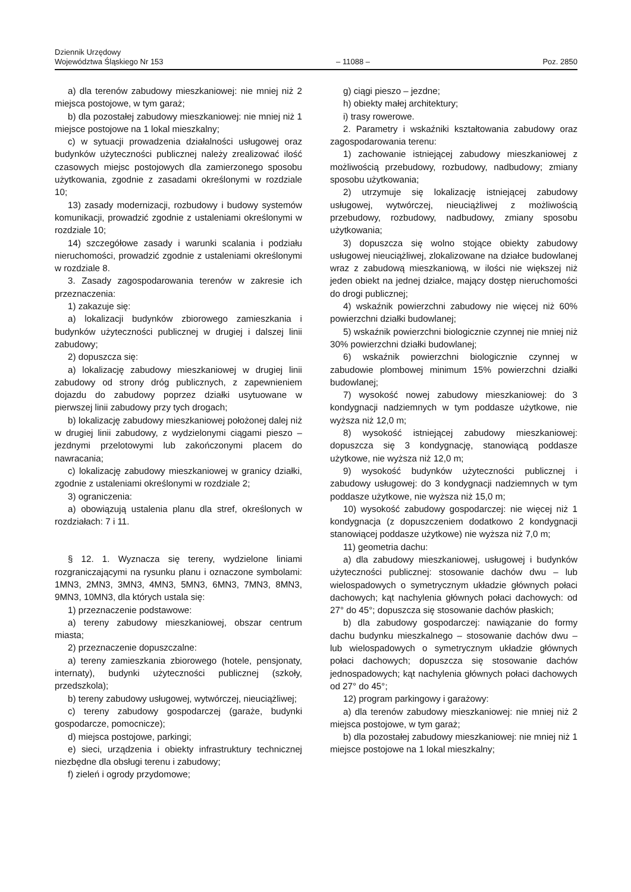Dziennik Urzędowy
Województwa Śląskiego Nr 153
– 11088 –
Poz. 2850
a) dla terenów zabudowy mieszkaniowej: nie mniej niż 2 miejsca postojowe, w tym garaż;
b) dla pozostałej zabudowy mieszkaniowej: nie mniej niż 1 miejsce postojowe na 1 lokal mieszkalny;
c) w sytuacji prowadzenia działalności usługowej oraz budynków użyteczności publicznej należy zrealizować ilość czasowych miejsc postojowych dla zamierzonego sposobu użytkowania, zgodnie z zasadami określonymi w rozdziale 10;
13) zasady modernizacji, rozbudowy i budowy systemów komunikacji, prowadzić zgodnie z ustaleniami określonymi w rozdziale 10;
14) szczegółowe zasady i warunki scalania i podziału nieruchomości, prowadzić zgodnie z ustaleniami określonymi w rozdziale 8.
3. Zasady zagospodarowania terenów w zakresie ich przeznaczenia:
1) zakazuje się:
a) lokalizacji budynków zbiorowego zamieszkania i budynków użyteczności publicznej w drugiej i dalszej linii zabudowy;
2) dopuszcza się:
a) lokalizację zabudowy mieszkaniowej w drugiej linii zabudowy od strony dróg publicznych, z zapewnieniem dojazdu do zabudowy poprzez działki usytuowane w pierwszej linii zabudowy przy tych drogach;
b) lokalizację zabudowy mieszkaniowej położonej dalej niż w drugiej linii zabudowy, z wydzielonymi ciągami pieszo – jezdnymi przelotowymi lub zakończonymi placem do nawracania;
c) lokalizację zabudowy mieszkaniowej w granicy działki, zgodnie z ustaleniami określonymi w rozdziale 2;
3) ograniczenia:
a) obowiązują ustalenia planu dla stref, określonych w rozdziałach: 7 i 11.
§ 12. 1. Wyznacza się tereny, wydzielone liniami rozgraniczającymi na rysunku planu i oznaczone symbolami: 1MN3, 2MN3, 3MN3, 4MN3, 5MN3, 6MN3, 7MN3, 8MN3, 9MN3, 10MN3, dla których ustala się:
1) przeznaczenie podstawowe:
a) tereny zabudowy mieszkaniowej, obszar centrum miasta;
2) przeznaczenie dopuszczalne:
a) tereny zamieszkania zbiorowego (hotele, pensjonaty, internaty), budynki użyteczności publicznej (szkoły, przedszkola);
b) tereny zabudowy usługowej, wytwórczej, nieuciążliwej;
c) tereny zabudowy gospodarczej (garaże, budynki gospodarcze, pomocnicze);
d) miejsca postojowe, parkingi;
e) sieci, urządzenia i obiekty infrastruktury technicznej niezbędne dla obsługi terenu i zabudowy;
f) zieleń i ogrody przydomowe;
g) ciągi pieszo – jezdne;
h) obiekty małej architektury;
i) trasy rowerowe.
2. Parametry i wskaźniki kształtowania zabudowy oraz zagospodarowania terenu:
1) zachowanie istniejącej zabudowy mieszkaniowej z możliwością przebudowy, rozbudowy, nadbudowy; zmiany sposobu użytkowania;
2) utrzymuje się lokalizację istniejącej zabudowy usługowej, wytwórczej, nieuciążliwej z możliwością przebudowy, rozbudowy, nadbudowy, zmiany sposobu użytkowania;
3) dopuszcza się wolno stojące obiekty zabudowy usługowej nieuciążliwej, zlokalizowane na działce budowlanej wraz z zabudową mieszkaniową, w ilości nie większej niż jeden obiekt na jednej działce, mający dostęp nieruchomości do drogi publicznej;
4) wskaźnik powierzchni zabudowy nie więcej niż 60% powierzchni działki budowlanej;
5) wskaźnik powierzchni biologicznie czynnej nie mniej niż 30% powierzchni działki budowlanej;
6) wskaźnik powierzchni biologicznie czynnej w zabudowie plombowej minimum 15% powierzchni działki budowlanej;
7) wysokość nowej zabudowy mieszkaniowej: do 3 kondygnacji nadziemnych w tym poddasze użytkowe, nie wyższa niż 12,0 m;
8) wysokość istniejącej zabudowy mieszkaniowej: dopuszcza się 3 kondygnację, stanowiącą poddasze użytkowe, nie wyższa niż 12,0 m;
9) wysokość budynków użyteczności publicznej i zabudowy usługowej: do 3 kondygnacji nadziemnych w tym poddasze użytkowe, nie wyższa niż 15,0 m;
10) wysokość zabudowy gospodarczej: nie więcej niż 1 kondygnacja (z dopuszczeniem dodatkowo 2 kondygnacji stanowiącej poddasze użytkowe) nie wyższa niż 7,0 m;
11) geometria dachu:
a) dla zabudowy mieszkaniowej, usługowej i budynków użyteczności publicznej: stosowanie dachów dwu – lub wielospadowych o symetrycznym układzie głównych połaci dachowych; kąt nachylenia głównych połaci dachowych: od 27° do 45°; dopuszcza się stosowanie dachów płaskich;
b) dla zabudowy gospodarczej: nawiązanie do formy dachu budynku mieszkalnego – stosowanie dachów dwu – lub wielospadowych o symetrycznym układzie głównych połaci dachowych; dopuszcza się stosowanie dachów jednospadowych; kąt nachylenia głównych połaci dachowych od 27° do 45°;
12) program parkingowy i garażowy:
a) dla terenów zabudowy mieszkaniowej: nie mniej niż 2 miejsca postojowe, w tym garaż;
b) dla pozostałej zabudowy mieszkaniowej: nie mniej niż 1 miejsce postojowe na 1 lokal mieszkalny;